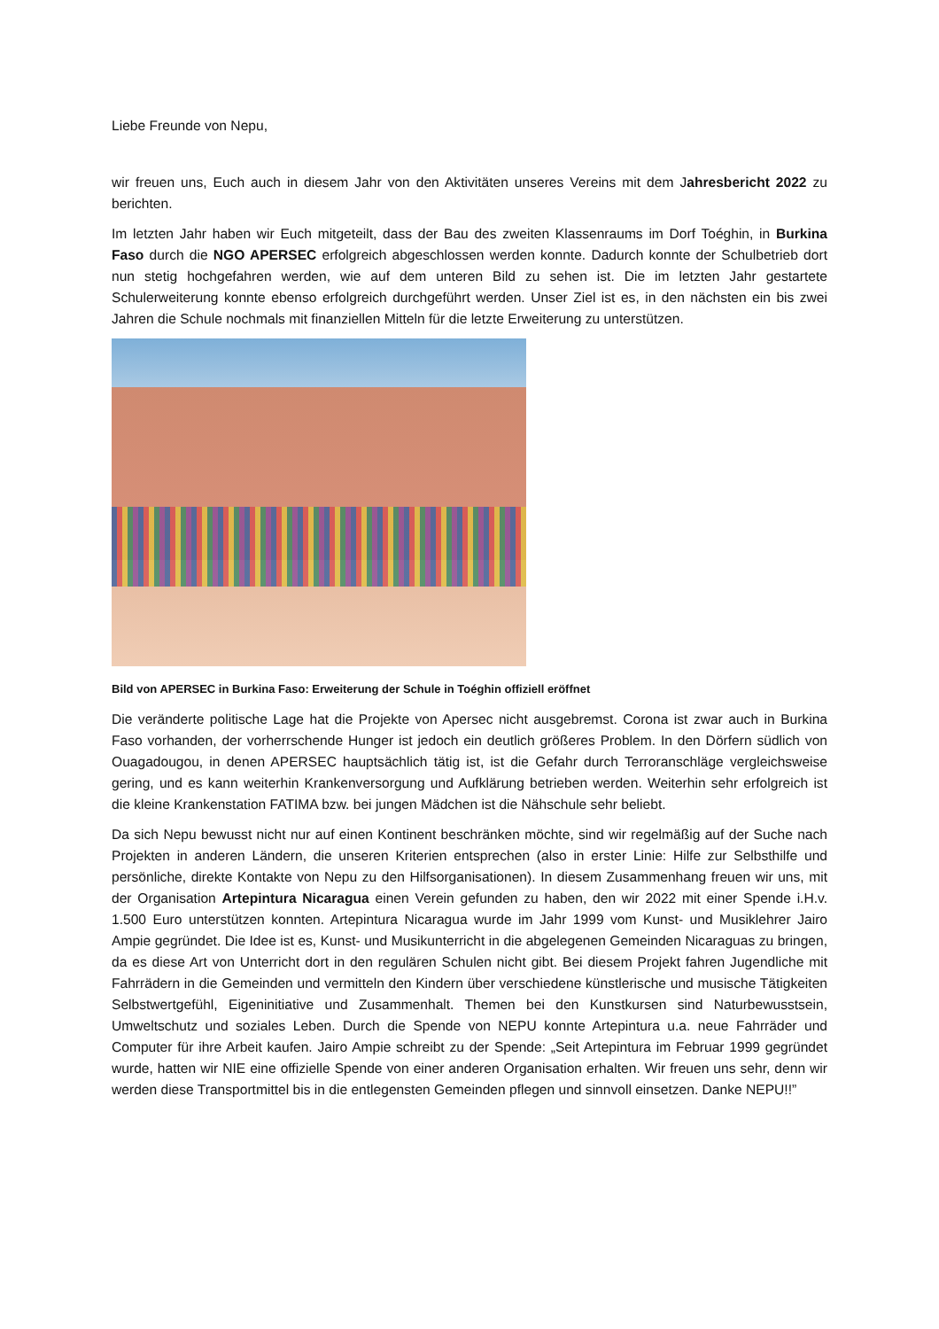Liebe Freunde von Nepu,
wir freuen uns, Euch auch in diesem Jahr von den Aktivitäten unseres Vereins mit dem Jahresbericht 2022 zu berichten.
Im letzten Jahr haben wir Euch mitgeteilt, dass der Bau des zweiten Klassenraums im Dorf Toéghin, in Burkina Faso durch die NGO APERSEC erfolgreich abgeschlossen werden konnte. Dadurch konnte der Schulbetrieb dort nun stetig hochgefahren werden, wie auf dem unteren Bild zu sehen ist. Die im letzten Jahr gestartete Schulerweiterung konnte ebenso erfolgreich durchgeführt werden. Unser Ziel ist es, in den nächsten ein bis zwei Jahren die Schule nochmals mit finanziellen Mitteln für die letzte Erweiterung zu unterstützen.
Bild von APERSEC in Burkina Faso: Erweiterung der Schule in Toéghin offiziell eröffnet
Die veränderte politische Lage hat die Projekte von Apersec nicht ausgebremst. Corona ist zwar auch in Burkina Faso vorhanden, der vorherrschende Hunger ist jedoch ein deutlich größeres Problem. In den Dörfern südlich von Ouagadougou, in denen APERSEC hauptsächlich tätig ist, ist die Gefahr durch Terroranschläge vergleichsweise gering, und es kann weiterhin Krankenversorgung und Aufklärung betrieben werden. Weiterhin sehr erfolgreich ist die kleine Krankenstation FATIMA bzw. bei jungen Mädchen ist die Nähschule sehr beliebt.
Da sich Nepu bewusst nicht nur auf einen Kontinent beschränken möchte, sind wir regelmäßig auf der Suche nach Projekten in anderen Ländern, die unseren Kriterien entsprechen (also in erster Linie: Hilfe zur Selbsthilfe und persönliche, direkte Kontakte von Nepu zu den Hilfsorganisationen). In diesem Zusammenhang freuen wir uns, mit der Organisation Artepintura Nicaragua einen Verein gefunden zu haben, den wir 2022 mit einer Spende i.H.v. 1.500 Euro unterstützen konnten. Artepintura Nicaragua wurde im Jahr 1999 vom Kunst- und Musiklehrer Jairo Ampie gegründet. Die Idee ist es, Kunst- und Musikunterricht in die abgelegenen Gemeinden Nicaraguas zu bringen, da es diese Art von Unterricht dort in den regulären Schulen nicht gibt. Bei diesem Projekt fahren Jugendliche mit Fahrrädern in die Gemeinden und vermitteln den Kindern über verschiedene künstlerische und musische Tätigkeiten Selbstwertgefühl, Eigeninitiative und Zusammenhalt. Themen bei den Kunstkursen sind Naturbewusstsein, Umweltschutz und soziales Leben. Durch die Spende von NEPU konnte Artepintura u.a. neue Fahrräder und Computer für ihre Arbeit kaufen. Jairo Ampie schreibt zu der Spende: „Seit Artepintura im Februar 1999 gegründet wurde, hatten wir NIE eine offizielle Spende von einer anderen Organisation erhalten. Wir freuen uns sehr, denn wir werden diese Transportmittel bis in die entlegensten Gemeinden pflegen und sinnvoll einsetzen. Danke NEPU!!”